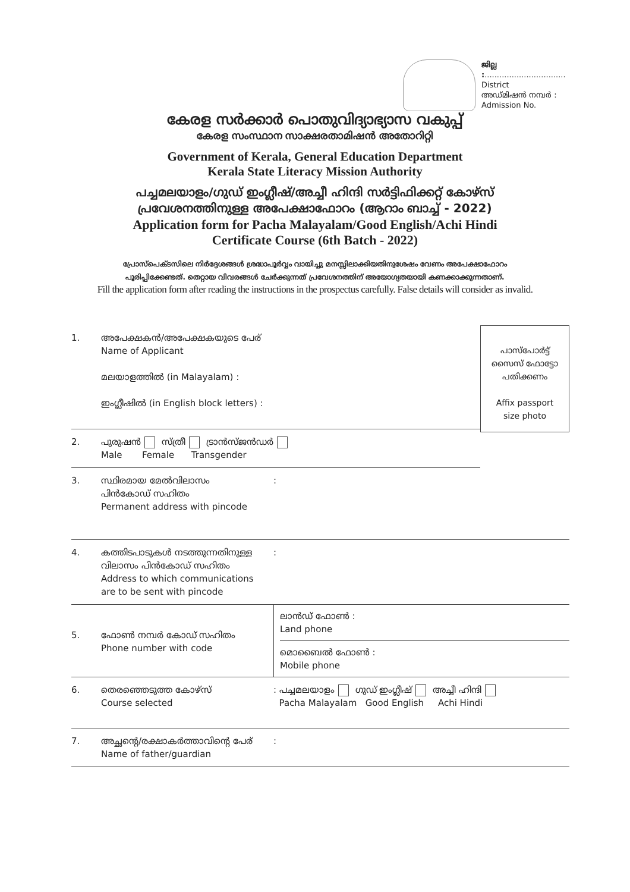ജില്ല :.................................
District
അഡ്മിഷൻ നമ്പർ :
Admission No.
കേരള സർക്കാർ പൊതുവിദ്യാഭ്യാസ വകുപ്പ്
കേരള സംസ്ഥാന സാക്ഷരതാമിഷൻ അതോറിറ്റി
Government of Kerala, General Education Department
Kerala State Literacy Mission Authority
പച്ചമലയാളം/ഗുഡ് ഇംഗ്ലീഷ്/അച്ചീ ഹിന്ദി സർട്ടിഫിക്കറ്റ് കോഴ്സ്
പ്രവേശനത്തിനുള്ള അപേക്ഷാഫോറം (ആറാം ബാച്ച് - 2022)
Application form for Pacha Malayalam/Good English/Achi Hindi
Certificate Course (6th Batch - 2022)
പ്രോസ്പെക്ടസിലെ നിർദ്ദേശങ്ങൾ ശ്രദ്ധാപൂർവ്വം വായിച്ചു മനസ്സിലാക്കിയതിനുശേഷം വേണം അപേക്ഷാഫോറം
പൂരിപ്പിക്കേണ്ടത്. തെറ്റായ വിവരങ്ങൾ ചേർക്കുന്നത് പ്രവേശനത്തിന് അയോഗ്യതയായി കണക്കാക്കുന്നതാണ്.
Fill the application form after reading the instructions in the prospectus carefully. False details will consider as invalid.
1. അപേക്ഷകൻ/അപേക്ഷകയുടെ പേര്
Name of Applicant
മലയാളത്തിൽ (in Malayalam) :
ഇംഗ്ലീഷിൽ (in English block letters) :
2. പുരുഷൻ സ്ത്രീ ട്രാൻസ്ജൻഡർ
Male Female Transgender
പാസ്പോർട്ട്
സൈസ് ഫോട്ടോ
പതിക്കണം
Affix passport
size photo
3. സ്ഥിരമായ മേൽവിലാസം
പിൻകോഡ് സഹിതം
Permanent address with pincode
:
4. കത്തിടപാടുകൾ നടത്തുന്നതിനുള്ള
വിലാസം പിൻകോഡ് സഹിതം
Address to which communications
are to be sent with pincode
:
5. ഫോൺ നമ്പർ കോഡ് സഹിതം
Phone number with code
ലാൻഡ് ഫോൺ :
Land phone
മൊബൈൽ ഫോൺ :
Mobile phone
6. തെരഞ്ഞെടുത്ത കോഴ്സ്
Course selected
: പച്ചമലയാളം ഗുഡ് ഇംഗ്ലീഷ് അച്ചീ ഹിന്ദി
Pacha Malayalam Good English Achi Hindi
7. അച്ഛന്റെ/രക്ഷാകർത്താവിന്റെ പേര്
Name of father/guardian
: